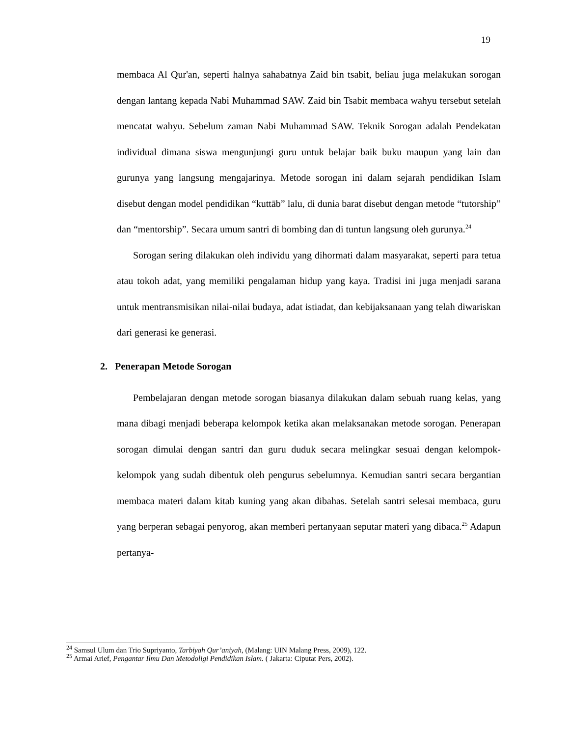19
membaca Al Qur'an, seperti halnya sahabatnya Zaid bin tsabit, beliau juga melakukan sorogan dengan lantang kepada Nabi Muhammad SAW. Zaid bin Tsabit membaca wahyu tersebut setelah mencatat wahyu. Sebelum zaman Nabi Muhammad SAW. Teknik Sorogan adalah Pendekatan individual dimana siswa mengunjungi guru untuk belajar baik buku maupun yang lain dan gurunya yang langsung mengajarinya. Metode sorogan ini dalam sejarah pendidikan Islam disebut dengan model pendidikan “kuttāb” lalu, di dunia barat disebut dengan metode “tutorship” dan “mentorship”. Secara umum santri di bombing dan di tuntun langsung oleh gurunya.<sup>24</sup>
Sorogan sering dilakukan oleh individu yang dihormati dalam masyarakat, seperti para tetua atau tokoh adat, yang memiliki pengalaman hidup yang kaya. Tradisi ini juga menjadi sarana untuk mentransmisikan nilai-nilai budaya, adat istiadat, dan kebijaksanaan yang telah diwariskan dari generasi ke generasi.
2. Penerapan Metode Sorogan
Pembelajaran dengan metode sorogan biasanya dilakukan dalam sebuah ruang kelas, yang mana dibagi menjadi beberapa kelompok ketika akan melaksanakan metode sorogan. Penerapan sorogan dimulai dengan santri dan guru duduk secara melingkar sesuai dengan kelompok-kelompok yang sudah dibentuk oleh pengurus sebelumnya. Kemudian santri secara bergantian membaca materi dalam kitab kuning yang akan dibahas. Setelah santri selesai membaca, guru yang berperan sebagai penyorog, akan memberi pertanyaan seputar materi yang dibaca.<sup>25</sup> Adapun pertanya-
<sup>24</sup> Samsul Ulum dan Trio Supriyanto, Tarbiyah Qur’aniyah, (Malang: UIN Malang Press, 2009), 122.
<sup>25</sup> Armai Arief, Pengantar Ilmu Dan Metodoligi Pendidikan Islam. ( Jakarta: Ciputat Pers, 2002).